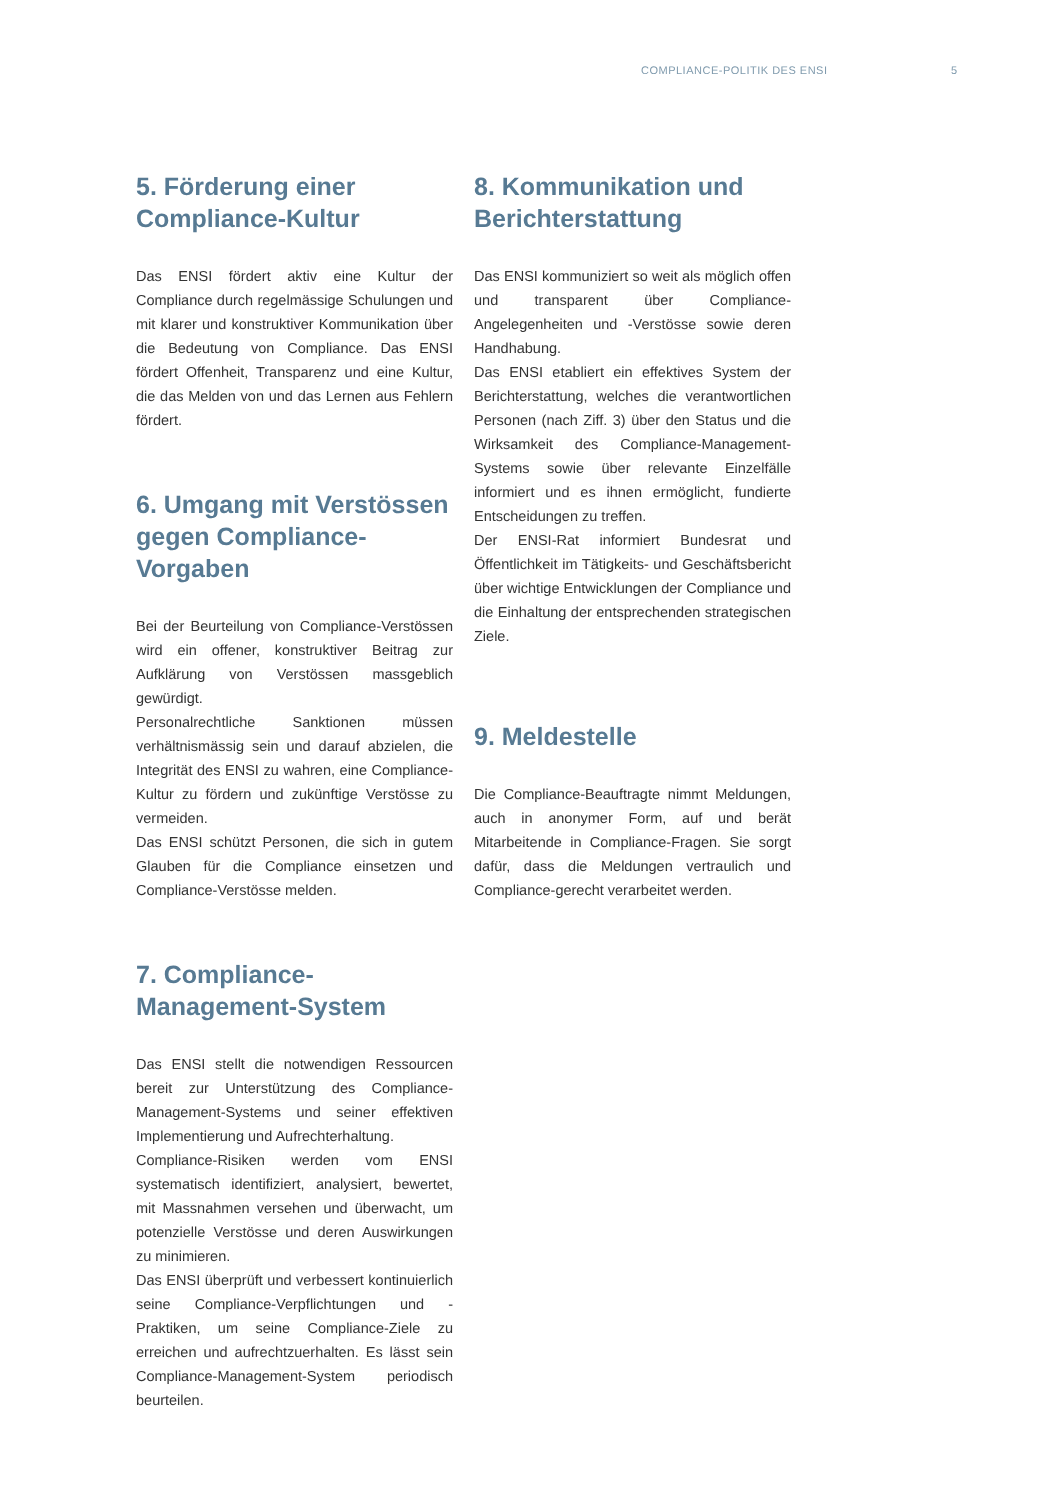COMPLIANCE-POLITIK DES ENSI 5
5. Förderung einer Compliance-Kultur
Das ENSI fördert aktiv eine Kultur der Compliance durch regelmässige Schulungen und mit klarer und konstruktiver Kommunikation über die Bedeutung von Compliance. Das ENSI fördert Offenheit, Transparenz und eine Kultur, die das Melden von und das Lernen aus Fehlern fördert.
6. Umgang mit Verstössen gegen Compliance-Vorgaben
Bei der Beurteilung von Compliance-Verstössen wird ein offener, konstruktiver Beitrag zur Aufklärung von Verstössen massgeblich gewürdigt.
Personalrechtliche Sanktionen müssen verhältnismässig sein und darauf abzielen, die Integrität des ENSI zu wahren, eine Compliance-Kultur zu fördern und zukünftige Verstösse zu vermeiden.
Das ENSI schützt Personen, die sich in gutem Glauben für die Compliance einsetzen und Compliance-Verstösse melden.
7. Compliance-Management-System
Das ENSI stellt die notwendigen Ressourcen bereit zur Unterstützung des Compliance-Management-Systems und seiner effektiven Implementierung und Aufrechterhaltung.
Compliance-Risiken werden vom ENSI systematisch identifiziert, analysiert, bewertet, mit Massnahmen versehen und überwacht, um potenzielle Verstösse und deren Auswirkungen zu minimieren.
Das ENSI überprüft und verbessert kontinuierlich seine Compliance-Verpflichtungen und -Praktiken, um seine Compliance-Ziele zu erreichen und aufrechtzuerhalten. Es lässt sein Compliance-Management-System periodisch beurteilen.
8. Kommunikation und Berichterstattung
Das ENSI kommuniziert so weit als möglich offen und transparent über Compliance-Angelegenheiten und -Verstösse sowie deren Handhabung.
Das ENSI etabliert ein effektives System der Berichterstattung, welches die verantwortlichen Personen (nach Ziff. 3) über den Status und die Wirksamkeit des Compliance-Management-Systems sowie über relevante Einzelfälle informiert und es ihnen ermöglicht, fundierte Entscheidungen zu treffen.
Der ENSI-Rat informiert Bundesrat und Öffentlichkeit im Tätigkeits- und Geschäftsbericht über wichtige Entwicklungen der Compliance und die Einhaltung der entsprechenden strategischen Ziele.
9. Meldestelle
Die Compliance-Beauftragte nimmt Meldungen, auch in anonymer Form, auf und berät Mitarbeitende in Compliance-Fragen. Sie sorgt dafür, dass die Meldungen vertraulich und Compliance-gerecht verarbeitet werden.